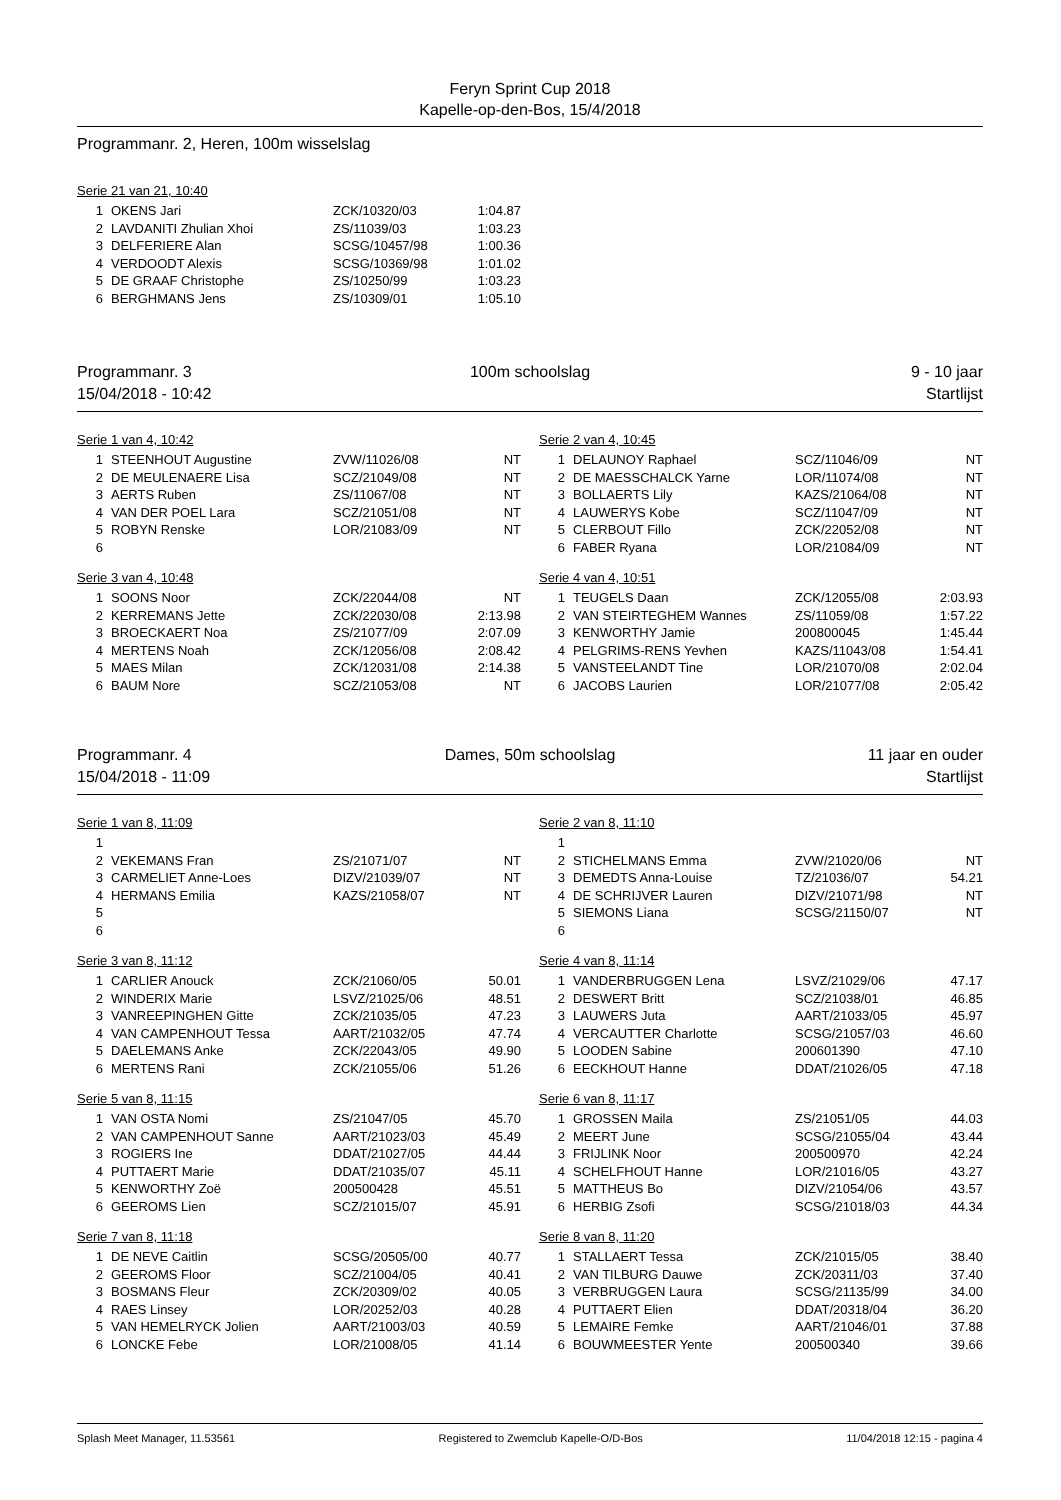Feryn Sprint Cup 2018
Kapelle-op-den-Bos, 15/4/2018
Programmanr. 2, Heren, 100m wisselslag
Serie 21 van 21, 10:40
| 1 | OKENS Jari | ZCK/10320/03 | 1:04.87 |
| 2 | LAVDANITI Zhulian Xhoi | ZS/11039/03 | 1:03.23 |
| 3 | DELFERIERE Alan | SCSG/10457/98 | 1:00.36 |
| 4 | VERDOODT Alexis | SCSG/10369/98 | 1:01.02 |
| 5 | DE GRAAF Christophe | ZS/10250/99 | 1:03.23 |
| 6 | BERGHMANS Jens | ZS/10309/01 | 1:05.10 |
Programmanr. 3 100m schoolslag 9 - 10 jaar
15/04/2018 - 10:42 Startlijst
Serie 1 van 4, 10:42
| 1 | STEENHOUT Augustine | ZVW/11026/08 | NT |
| 2 | DE MEULENAERE Lisa | SCZ/21049/08 | NT |
| 3 | AERTS Ruben | ZS/11067/08 | NT |
| 4 | VAN DER POEL Lara | SCZ/21051/08 | NT |
| 5 | ROBYN Renske | LOR/21083/09 | NT |
| 6 | | | |
Serie 3 van 4, 10:48
| 1 | SOONS Noor | ZCK/22044/08 | NT |
| 2 | KERREMANS Jette | ZCK/22030/08 | 2:13.98 |
| 3 | BROECKAERT Noa | ZS/21077/09 | 2:07.09 |
| 4 | MERTENS Noah | ZCK/12056/08 | 2:08.42 |
| 5 | MAES Milan | ZCK/12031/08 | 2:14.38 |
| 6 | BAUM Nore | SCZ/21053/08 | NT |
Serie 2 van 4, 10:45
| 1 | DELAUNOY Raphael | SCZ/11046/09 | NT |
| 2 | DE MAESSCHALCK Yarne | LOR/11074/08 | NT |
| 3 | BOLLAERTS Lily | KAZS/21064/08 | NT |
| 4 | LAUWERYS Kobe | SCZ/11047/09 | NT |
| 5 | CLERBOUT Fillo | ZCK/22052/08 | NT |
| 6 | FABER Ryana | LOR/21084/09 | NT |
Serie 4 van 4, 10:51
| 1 | TEUGELS Daan | ZCK/12055/08 | 2:03.93 |
| 2 | VAN STEIRTEGHEM Wannes | ZS/11059/08 | 1:57.22 |
| 3 | KENWORTHY Jamie | 200800045 | 1:45.44 |
| 4 | PELGRIMS-RENS Yevhen | KAZS/11043/08 | 1:54.41 |
| 5 | VANSTEELANDT Tine | LOR/21070/08 | 2:02.04 |
| 6 | JACOBS Laurien | LOR/21077/08 | 2:05.42 |
Programmanr. 4 Dames, 50m schoolslag 11 jaar en ouder
15/04/2018 - 11:09 Startlijst
Serie 1 van 8, 11:09
| 1 | | | |
| 2 | VEKEMANS Fran | ZS/21071/07 | NT |
| 3 | CARMELIET Anne-Loes | DIZV/21039/07 | NT |
| 4 | HERMANS Emilia | KAZS/21058/07 | NT |
| 5 | | | |
| 6 | | | |
Serie 3 van 8, 11:12
| 1 | CARLIER Anouck | ZCK/21060/05 | 50.01 |
| 2 | WINDERIX Marie | LSVZ/21025/06 | 48.51 |
| 3 | VANREEPINGHEN Gitte | ZCK/21035/05 | 47.23 |
| 4 | VAN CAMPENHOUT Tessa | AART/21032/05 | 47.74 |
| 5 | DAELEMANS Anke | ZCK/22043/05 | 49.90 |
| 6 | MERTENS Rani | ZCK/21055/06 | 51.26 |
Serie 5 van 8, 11:15
| 1 | VAN OSTA Nomi | ZS/21047/05 | 45.70 |
| 2 | VAN CAMPENHOUT Sanne | AART/21023/03 | 45.49 |
| 3 | ROGIERS Ine | DDAT/21027/05 | 44.44 |
| 4 | PUTTAERT Marie | DDAT/21035/07 | 45.11 |
| 5 | KENWORTHY Zoë | 200500428 | 45.51 |
| 6 | GEEROMS Lien | SCZ/21015/07 | 45.91 |
Serie 7 van 8, 11:18
| 1 | DE NEVE Caitlin | SCSG/20505/00 | 40.77 |
| 2 | GEEROMS Floor | SCZ/21004/05 | 40.41 |
| 3 | BOSMANS Fleur | ZCK/20309/02 | 40.05 |
| 4 | RAES Linsey | LOR/20252/03 | 40.28 |
| 5 | VAN HEMELRYCK Jolien | AART/21003/03 | 40.59 |
| 6 | LONCKE Febe | LOR/21008/05 | 41.14 |
Serie 2 van 8, 11:10
| 1 | | | |
| 2 | STICHELMANS Emma | ZVW/21020/06 | NT |
| 3 | DEMEDTS Anna-Louise | TZ/21036/07 | 54.21 |
| 4 | DE SCHRIJVER Lauren | DIZV/21071/98 | NT |
| 5 | SIEMONS Liana | SCSG/21150/07 | NT |
| 6 | | | |
Serie 4 van 8, 11:14
| 1 | VANDERBRUGGEN Lena | LSVZ/21029/06 | 47.17 |
| 2 | DESWERT Britt | SCZ/21038/01 | 46.85 |
| 3 | LAUWERS Juta | AART/21033/05 | 45.97 |
| 4 | VERCAUTTER Charlotte | SCSG/21057/03 | 46.60 |
| 5 | LOODEN Sabine | 200601390 | 47.10 |
| 6 | EECKHOUT Hanne | DDAT/21026/05 | 47.18 |
Serie 6 van 8, 11:17
| 1 | GROSSEN Maila | ZS/21051/05 | 44.03 |
| 2 | MEERT June | SCSG/21055/04 | 43.44 |
| 3 | FRIJLINK Noor | 200500970 | 42.24 |
| 4 | SCHELFHOUT Hanne | LOR/21016/05 | 43.27 |
| 5 | MATTHEUS Bo | DIZV/21054/06 | 43.57 |
| 6 | HERBIG Zsofi | SCSG/21018/03 | 44.34 |
Serie 8 van 8, 11:20
| 1 | STALLAERT Tessa | ZCK/21015/05 | 38.40 |
| 2 | VAN TILBURG Dauwe | ZCK/20311/03 | 37.40 |
| 3 | VERBRUGGEN Laura | SCSG/21135/99 | 34.00 |
| 4 | PUTTAERT Elien | DDAT/20318/04 | 36.20 |
| 5 | LEMAIRE Femke | AART/21046/01 | 37.88 |
| 6 | BOUWMEESTER Yente | 200500340 | 39.66 |
Splash Meet Manager, 11.53561 Registered to Zwemclub Kapelle-O/D-Bos 11/04/2018 12:15 - pagina 4